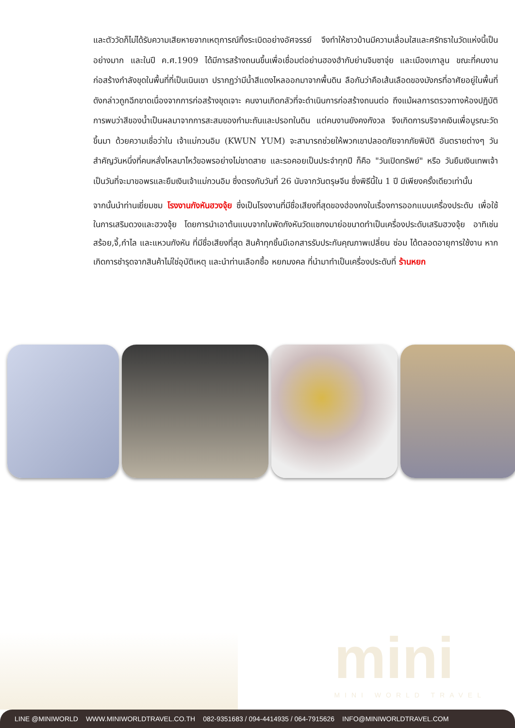และตัววัดก็ไม่ได้รับความเสียหายจากเหตุการณ์ทิ้งระเบิดอย่างอัศจรรย์ จึงทำให้ชาวบ้านมีความเลื่อมใสและศรัทธาในวัดแห่งนี้เป็นอย่างมาก และในปี ค.ศ.1909 ได้มีการสร้างถนนขึ้นเพื่อเชื่อมต่อย่านฮองฮำกับย่านจิมซาจุ่ย และเมืองเกาลูน ขณะที่คนงานก่อสร้างกำลังขุดในพื้นที่ที่เป็นเนินเขา ปรากฏว่ามีน้ำสีแดงไหลออกมาจากพื้นดิน ลือกันว่าคือเส้นเลือดของมังกรที่อาศัยอยู่ในพื้นที่ดังกล่าวถูกฉีกขาดเนื่องจากการก่อสร้างขุดเจาะ คนงานเกิดกลัวที่จะดำเนินการก่อสร้างถนนต่อ ถึงแม้ผลการตรวจทางห้องปฏิบัติการพบว่าสีของน้ำเป็นผลมาจากการสะสมของกำมะถันและปรอทในดิน แต่คนงานยังคงกังวล จึงเกิดการบริจาคเงินเพื่อบูรณะวัดขึ้นมา ด้วยความเชื่อว่าใน เจ้าแม่กวนอิม (KWUN YUM) จะสามารถช่วยให้พวกเขาปลอดภัยจากภัยพิบัติ อันตรายต่างๆ วันสำคัญวันหนึ่งที่คนหลั่งไหลมาไหว้ขอพรอย่างไม่ขาดสาย และรอคอยเป็นประจำทุกปี ก็คือ "วันเปิดทรัพย์" หรือ วันยืมเงินเทพเจ้า เป็นวันที่จะมาขอพรและยืมเงินเจ้าแม่กวนอิม ซึ่งตรงกับวันที่ 26 นับจากวันตรุษจีน ซึ่งพิธีนี้ใน 1 ปี มีเพียงครั้งเดียวเท่านั้น
จากนั้นนำท่านเยี่ยมชม โรงงานกังหันฮวงจุ้ย ซึ่งเป็นโรงงานที่มีชื่อเสียงที่สุดของฮ่องกงในเรื่องการออกแบบเครื่องประดับ เพื่อใช้ในการเสริมดวงและฮวงจุ้ย โดยการนำเอาต้นแบบจากใบพัดกังหันวัดแชกงมาย่อขนาดทำเป็นเครื่องประดับเสริมฮวงจุ้ย อาทิเช่น สร้อย,จี้,กำไล และแหวนกังหัน ที่มีชื่อเสียงที่สุด สินค้าทุกชิ้นมีเอกสารรับประกันคุณภาพเปลี่ยน ซ่อม ได้ตลอดอายุการใช้งาน หากเกิดการชำรุดจากสินค้าไม่ใช่อุบัติเหตุ และนำท่านเลือกซื้อ หยกมงคล ที่นำมาทำเป็นเครื่องประดับที่ ร้านหยก
mini
MINI WORLD TRAVEL
LINE @MINIWORLD WWW.MINIWORLDTRAVEL.CO.TH 082-9351683 / 094-4414935 / 064-7915626 INFO@MINIWORLDTRAVEL.COM